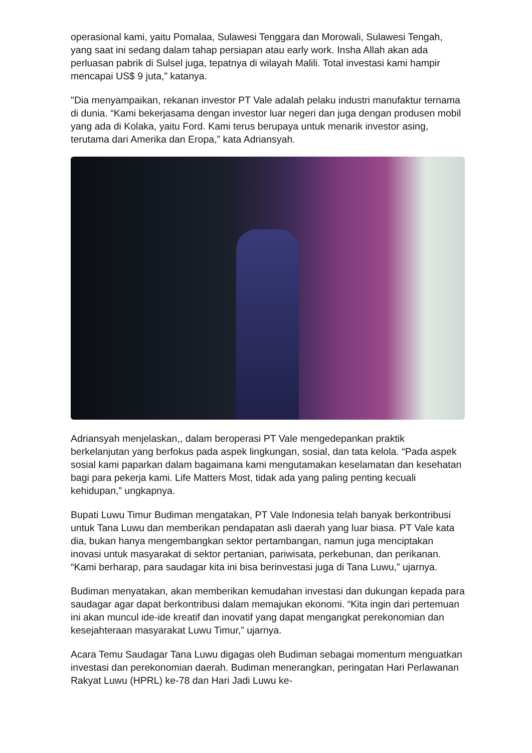operasional kami, yaitu Pomalaa, Sulawesi Tenggara dan Morowali, Sulawesi Tengah, yang saat ini sedang dalam tahap persiapan atau early work. Insha Allah akan ada perluasan pabrik di Sulsel juga, tepatnya di wilayah Malili. Total investasi kami hampir mencapai US$ 9 juta,” katanya.
"Dia menyampaikan, rekanan investor PT Vale adalah pelaku industri manufaktur ternama di dunia. “Kami bekerjasama dengan investor luar negeri dan juga dengan produsen mobil yang ada di Kolaka, yaitu Ford. Kami terus berupaya untuk menarik investor asing, terutama dari Amerika dan Eropa,” kata Adriansyah.
Adriansyah menjelaskan,, dalam beroperasi PT Vale mengedepankan praktik berkelanjutan yang berfokus pada aspek lingkungan, sosial, dan tata kelola. “Pada aspek sosial kami paparkan dalam bagaimana kami mengutamakan keselamatan dan kesehatan bagi para pekerja kami. Life Matters Most, tidak ada yang paling penting kecuali kehidupan,” ungkapnya.
Bupati Luwu Timur Budiman mengatakan, PT Vale Indonesia telah banyak berkontribusi untuk Tana Luwu dan memberikan pendapatan asli daerah yang luar biasa. PT Vale kata dia, bukan hanya mengembangkan sektor pertambangan, namun juga menciptakan inovasi untuk masyarakat di sektor pertanian, pariwisata, perkebunan, dan perikanan. “Kami berharap, para saudagar kita ini bisa berinvestasi juga di Tana Luwu,” ujarnya.
Budiman menyatakan, akan memberikan kemudahan investasi dan dukungan kepada para saudagar agar dapat berkontribusi dalam memajukan ekonomi. “Kita ingin dari pertemuan ini akan muncul ide-ide kreatif dan inovatif yang dapat mengangkat perekonomian dan kesejahteraan masyarakat Luwu Timur,” ujarnya.
Acara Temu Saudagar Tana Luwu digagas oleh Budiman sebagai momentum menguatkan investasi dan perekonomian daerah. Budiman menerangkan, peringatan Hari Perlawanan Rakyat Luwu (HPRL) ke-78 dan Hari Jadi Luwu ke-